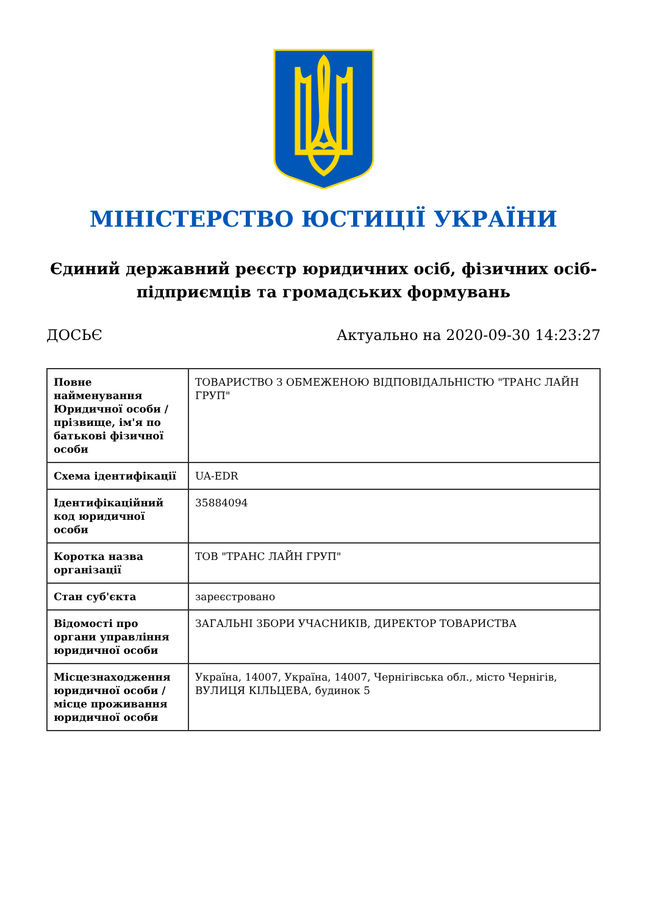МІНІСТЕРСТВО ЮСТИЦІЇ УКРАЇНИ
Єдиний державний реєстр юридичних осіб, фізичних осіб-підприємців та громадських формувань
ДОСЬЄ Актуально на 2020-09-30 14:23:27
| Повне найменування Юридичної особи / прізвище, ім'я по батькові фізичної особи | ТОВАРИСТВО З ОБМЕЖЕНОЮ ВІДПОВІДАЛЬНІСТЮ "ТРАНС ЛАЙН ГРУП" |
| Схема ідентифікації | UA-EDR |
| Ідентифікаційний код юридичної особи | 35884094 |
| Коротка назва організації | ТОВ "ТРАНС ЛАЙН ГРУП" |
| Стан суб'єкта | зареєстровано |
| Відомості про органи управління юридичної особи | ЗАГАЛЬНІ ЗБОРИ УЧАСНИКІВ, ДИРЕКТОР ТОВАРИСТВА |
| Місцезнаходження юридичної особи / місце проживання юридичної особи | Україна, 14007, Україна, 14007, Чернігівська обл., місто Чернігів, ВУЛИЦЯ КІЛЬЦЕВА, будинок 5 |